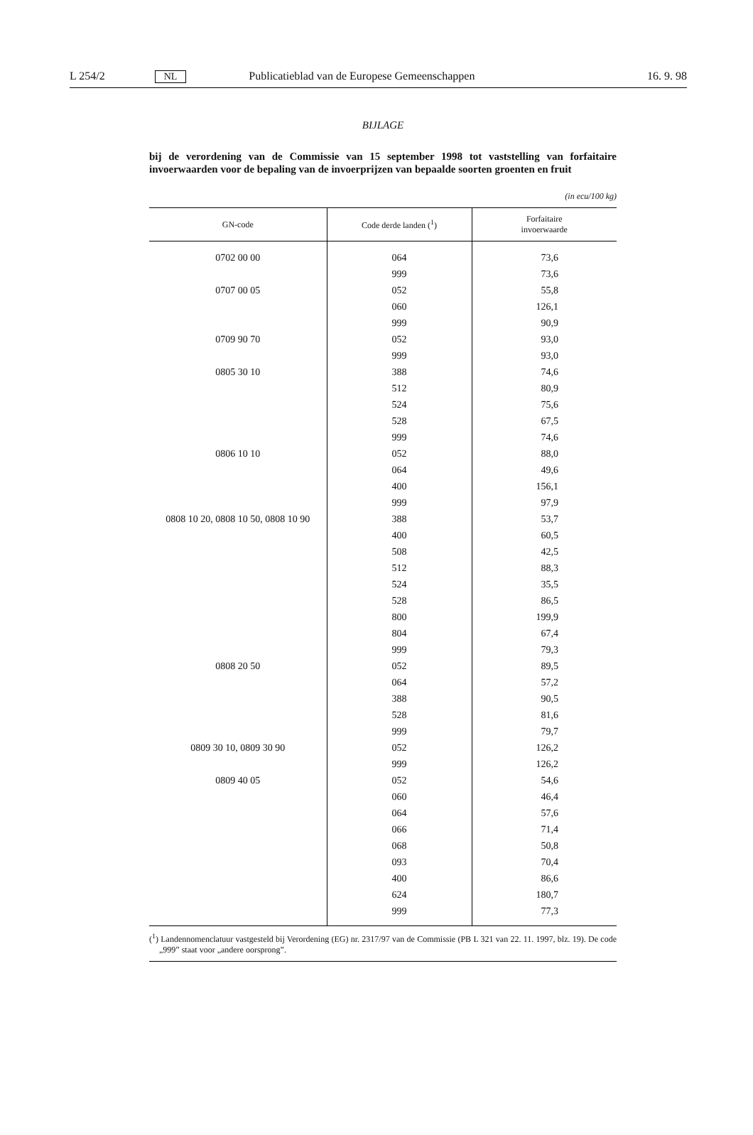L 254/2 NL Publicatieblad van de Europese Gemeenschappen 16. 9. 98
BIJLAGE
bij de verordening van de Commissie van 15 september 1998 tot vaststelling van forfaitaire invoerwaarden voor de bepaling van de invoerprijzen van bepaalde soorten groenten en fruit
(in ecu/100 kg)
| GN-code | Code derde landen (<sup>1</sup>) | Forfaitaire invoerwaarde |
| --- | --- | --- |
| 0702 00 00 | 064 | 73,6 |
| | 999 | 73,6 |
| 0707 00 05 | 052 | 55,8 |
| | 060 | 126,1 |
| | 999 | 90,9 |
| 0709 90 70 | 052 | 93,0 |
| | 999 | 93,0 |
| 0805 30 10 | 388 | 74,6 |
| | 512 | 80,9 |
| | 524 | 75,6 |
| | 528 | 67,5 |
| | 999 | 74,6 |
| 0806 10 10 | 052 | 88,0 |
| | 064 | 49,6 |
| | 400 | 156,1 |
| | 999 | 97,9 |
| 0808 10 20, 0808 10 50, 0808 10 90 | 388 | 53,7 |
| | 400 | 60,5 |
| | 508 | 42,5 |
| | 512 | 88,3 |
| | 524 | 35,5 |
| | 528 | 86,5 |
| | 800 | 199,9 |
| | 804 | 67,4 |
| | 999 | 79,3 |
| 0808 20 50 | 052 | 89,5 |
| | 064 | 57,2 |
| | 388 | 90,5 |
| | 528 | 81,6 |
| | 999 | 79,7 |
| 0809 30 10, 0809 30 90 | 052 | 126,2 |
| | 999 | 126,2 |
| 0809 40 05 | 052 | 54,6 |
| | 060 | 46,4 |
| | 064 | 57,6 |
| | 066 | 71,4 |
| | 068 | 50,8 |
| | 093 | 70,4 |
| | 400 | 86,6 |
| | 624 | 180,7 |
| | 999 | 77,3 |
(<sup>1</sup>) Landennomenclatuur vastgesteld bij Verordening (EG) nr. 2317/97 van de Commissie (PB L 321 van 22. 11. 1997, blz. 19). De code „999” staat voor „andere oorsprong”.